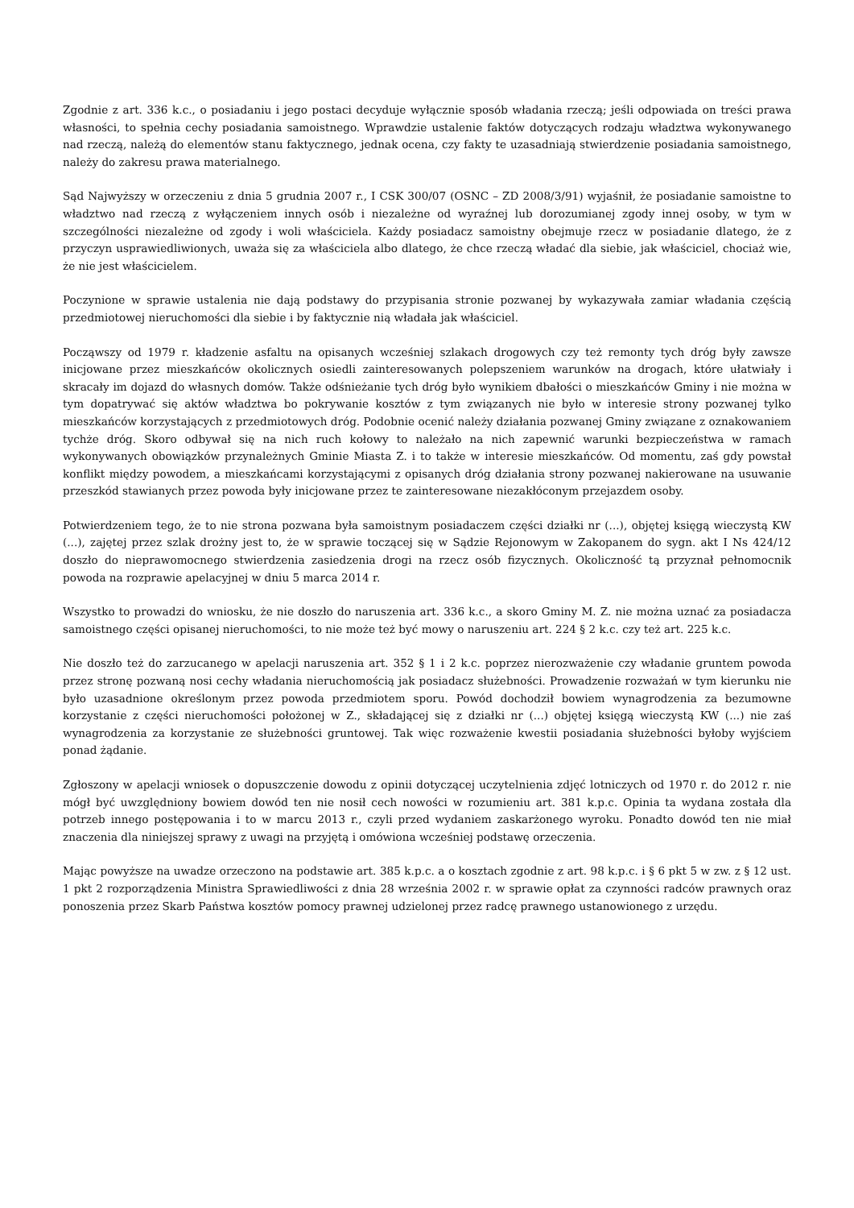Zgodnie z art. 336 k.c., o posiadaniu i jego postaci decyduje wyłącznie sposób władania rzeczą; jeśli odpowiada on treści prawa własności, to spełnia cechy posiadania samoistnego. Wprawdzie ustalenie faktów dotyczących rodzaju władztwa wykonywanego nad rzeczą, należą do elementów stanu faktycznego, jednak ocena, czy fakty te uzasadniają stwierdzenie posiadania samoistnego, należy do zakresu prawa materialnego.
Sąd Najwyższy w orzeczeniu z dnia 5 grudnia 2007 r., I CSK 300/07 (OSNC – ZD 2008/3/91) wyjaśnił, że posiadanie samoistne to władztwo nad rzeczą z wyłączeniem innych osób i niezależne od wyraźnej lub dorozumianej zgody innej osoby, w tym w szczególności niezależne od zgody i woli właściciela. Każdy posiadacz samoistny obejmuje rzecz w posiadanie dlatego, że z przyczyn usprawiedliwionych, uważa się za właściciela albo dlatego, że chce rzeczą władać dla siebie, jak właściciel, chociaż wie, że nie jest właścicielem.
Poczynione w sprawie ustalenia nie dają podstawy do przypisania stronie pozwanej by wykazywała zamiar władania częścią przedmiotowej nieruchomości dla siebie i by faktycznie nią władała jak właściciel.
Począwszy od 1979 r. kładzenie asfaltu na opisanych wcześniej szlakach drogowych czy też remonty tych dróg były zawsze inicjowane przez mieszkańców okolicznych osiedli zainteresowanych polepszeniem warunków na drogach, które ułatwiały i skracały im dojazd do własnych domów. Także odśnieżanie tych dróg było wynikiem dbałości o mieszkańców Gminy i nie można w tym dopatrywać się aktów władztwa bo pokrywanie kosztów z tym związanych nie było w interesie strony pozwanej tylko mieszkańców korzystających z przedmiotowych dróg. Podobnie ocenić należy działania pozwanej Gminy związane z oznakowaniem tychże dróg. Skoro odbywał się na nich ruch kołowy to należało na nich zapewnić warunki bezpieczeństwa w ramach wykonywanych obowiązków przynależnych Gminie Miasta Z. i to także w interesie mieszkańców. Od momentu, zaś gdy powstał konflikt między powodem, a mieszkańcami korzystającymi z opisanych dróg działania strony pozwanej nakierowane na usuwanie przeszkód stawianych przez powoda były inicjowane przez te zainteresowane niezakłóconym przejazdem osoby.
Potwierdzeniem tego, że to nie strona pozwana była samoistnym posiadaczem części działki nr (...), objętej księgą wieczystą KW (...), zajętej przez szlak drożny jest to, że w sprawie toczącej się w Sądzie Rejonowym w Zakopanem do sygn. akt I Ns 424/12 doszło do nieprawomocnego stwierdzenia zasiedzenia drogi na rzecz osób fizycznych. Okoliczność tą przyznał pełnomocnik powoda na rozprawie apelacyjnej w dniu 5 marca 2014 r.
Wszystko to prowadzi do wniosku, że nie doszło do naruszenia art. 336 k.c., a skoro Gminy M. Z. nie można uznać za posiadacza samoistnego części opisanej nieruchomości, to nie może też być mowy o naruszeniu art. 224 § 2 k.c. czy też art. 225 k.c.
Nie doszło też do zarzucanego w apelacji naruszenia art. 352 § 1 i 2 k.c. poprzez nierozważenie czy władanie gruntem powoda przez stronę pozwaną nosi cechy władania nieruchomością jak posiadacz służebności. Prowadzenie rozważań w tym kierunku nie było uzasadnione określonym przez powoda przedmiotem sporu. Powód dochodził bowiem wynagrodzenia za bezumowne korzystanie z części nieruchomości położonej w Z., składającej się z działki nr (...) objętej księgą wieczystą KW (...) nie zaś wynagrodzenia za korzystanie ze służebności gruntowej. Tak więc rozważenie kwestii posiadania służebności byłoby wyjściem ponad żądanie.
Zgłoszony w apelacji wniosek o dopuszczenie dowodu z opinii dotyczącej uczytelnienia zdjęć lotniczych od 1970 r. do 2012 r. nie mógł być uwzględniony bowiem dowód ten nie nosił cech nowości w rozumieniu art. 381 k.p.c. Opinia ta wydana została dla potrzeb innego postępowania i to w marcu 2013 r., czyli przed wydaniem zaskarżonego wyroku. Ponadto dowód ten nie miał znaczenia dla niniejszej sprawy z uwagi na przyjętą i omówiona wcześniej podstawę orzeczenia.
Mając powyższe na uwadze orzeczono na podstawie art. 385 k.p.c. a o kosztach zgodnie z art. 98 k.p.c. i § 6 pkt 5 w zw. z § 12 ust. 1 pkt 2 rozporządzenia Ministra Sprawiedliwości z dnia 28 września 2002 r. w sprawie opłat za czynności radców prawnych oraz ponoszenia przez Skarb Państwa kosztów pomocy prawnej udzielonej przez radcę prawnego ustanowionego z urzędu.